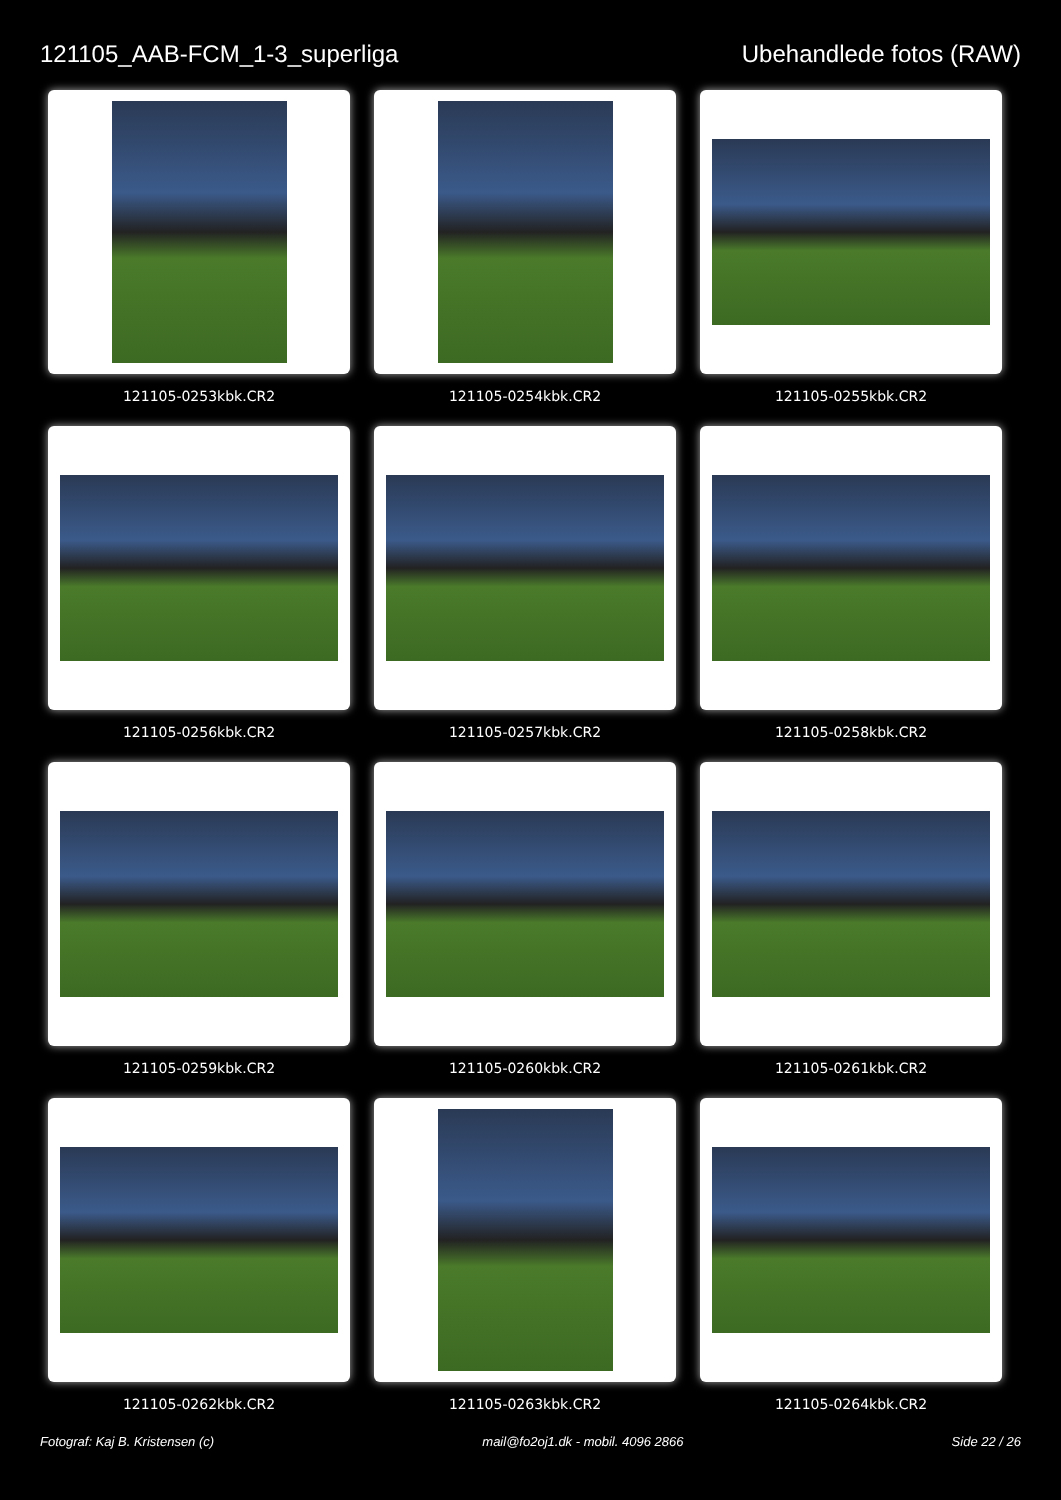121105_AAB-FCM_1-3_superliga Ubehandlede fotos (RAW)
121105-0253kbk.CR2
121105-0254kbk.CR2
121105-0255kbk.CR2
121105-0256kbk.CR2
121105-0257kbk.CR2
121105-0258kbk.CR2
121105-0259kbk.CR2
121105-0260kbk.CR2
121105-0261kbk.CR2
121105-0262kbk.CR2
121105-0263kbk.CR2
121105-0264kbk.CR2
Fotograf: Kaj B. Kristensen (c) mail@fo2oj1.dk - mobil. 4096 2866 Side 22 / 26